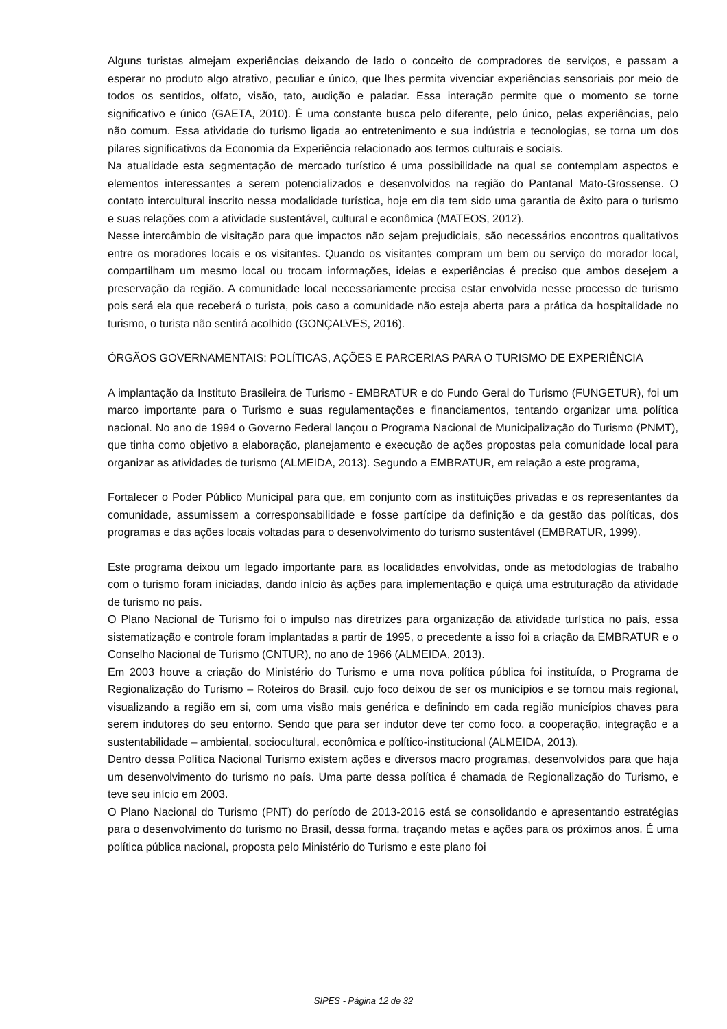Alguns turistas almejam experiências deixando de lado o conceito de compradores de serviços, e passam a esperar no produto algo atrativo, peculiar e único, que lhes permita vivenciar experiências sensoriais por meio de todos os sentidos, olfato, visão, tato, audição e paladar. Essa interação permite que o momento se torne significativo e único (GAETA, 2010). É uma constante busca pelo diferente, pelo único, pelas experiências, pelo não comum. Essa atividade do turismo ligada ao entretenimento e sua indústria e tecnologias, se torna um dos pilares significativos da Economia da Experiência relacionado aos termos culturais e sociais.
Na atualidade esta segmentação de mercado turístico é uma possibilidade na qual se contemplam aspectos e elementos interessantes a serem potencializados e desenvolvidos na região do Pantanal Mato-Grossense. O contato intercultural inscrito nessa modalidade turística, hoje em dia tem sido uma garantia de êxito para o turismo e suas relações com a atividade sustentável, cultural e econômica (MATEOS, 2012).
Nesse intercâmbio de visitação para que impactos não sejam prejudiciais, são necessários encontros qualitativos entre os moradores locais e os visitantes. Quando os visitantes compram um bem ou serviço do morador local, compartilham um mesmo local ou trocam informações, ideias e experiências é preciso que ambos desejem a preservação da região. A comunidade local necessariamente precisa estar envolvida nesse processo de turismo pois será ela que receberá o turista, pois caso a comunidade não esteja aberta para a prática da hospitalidade no turismo, o turista não sentirá acolhido (GONÇALVES, 2016).
ÓRGÃOS GOVERNAMENTAIS: POLÍTICAS, AÇÕES E PARCERIAS PARA O TURISMO DE EXPERIÊNCIA
A implantação da Instituto Brasileira de Turismo - EMBRATUR e do Fundo Geral do Turismo (FUNGETUR), foi um marco importante para o Turismo e suas regulamentações e financiamentos, tentando organizar uma política nacional. No ano de 1994 o Governo Federal lançou o Programa Nacional de Municipalização do Turismo (PNMT), que tinha como objetivo a elaboração, planejamento e execução de ações propostas pela comunidade local para organizar as atividades de turismo (ALMEIDA, 2013). Segundo a EMBRATUR, em relação a este programa,
Fortalecer o Poder Público Municipal para que, em conjunto com as instituições privadas e os representantes da comunidade, assumissem a corresponsabilidade e fosse partícipe da definição e da gestão das políticas, dos programas e das ações locais voltadas para o desenvolvimento do turismo sustentável (EMBRATUR, 1999).
Este programa deixou um legado importante para as localidades envolvidas, onde as metodologias de trabalho com o turismo foram iniciadas, dando início às ações para implementação e quiçá uma estruturação da atividade de turismo no país.
O Plano Nacional de Turismo foi o impulso nas diretrizes para organização da atividade turística no país, essa sistematização e controle foram implantadas a partir de 1995, o precedente a isso foi a criação da EMBRATUR e o Conselho Nacional de Turismo (CNTUR), no ano de 1966 (ALMEIDA, 2013).
Em 2003 houve a criação do Ministério do Turismo e uma nova política pública foi instituída, o Programa de Regionalização do Turismo – Roteiros do Brasil, cujo foco deixou de ser os municípios e se tornou mais regional, visualizando a região em si, com uma visão mais genérica e definindo em cada região municípios chaves para serem indutores do seu entorno. Sendo que para ser indutor deve ter como foco, a cooperação, integração e a sustentabilidade – ambiental, sociocultural, econômica e político-institucional (ALMEIDA, 2013).
Dentro dessa Política Nacional Turismo existem ações e diversos macro programas, desenvolvidos para que haja um desenvolvimento do turismo no país. Uma parte dessa política é chamada de Regionalização do Turismo, e teve seu início em 2003.
O Plano Nacional do Turismo (PNT) do período de 2013-2016 está se consolidando e apresentando estratégias para o desenvolvimento do turismo no Brasil, dessa forma, traçando metas e ações para os próximos anos. É uma política pública nacional, proposta pelo Ministério do Turismo e este plano foi
SIPES - Página 12 de 32